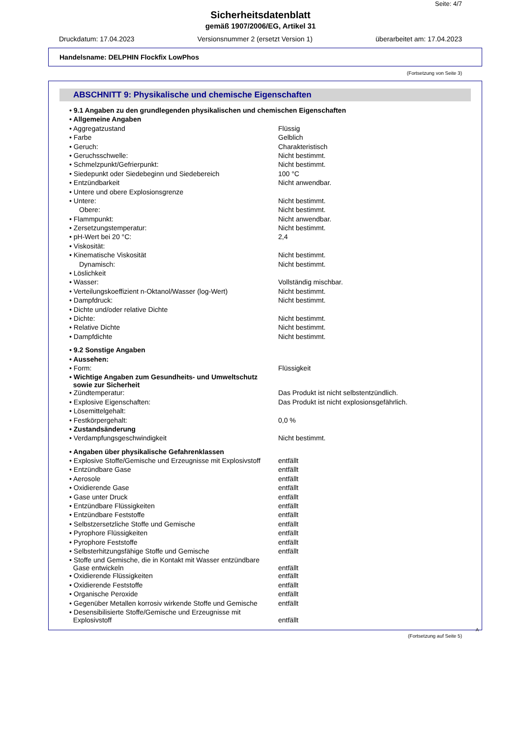Seite: 4/7
Sicherheitsdatenblatt
gemäß 1907/2006/EG, Artikel 31
Druckdatum: 17.04.2023 Versionsnummer 2 (ersetzt Version 1) überarbeitet am: 17.04.2023
Handelsname: DELPHIN Flockfix LowPhos
(Fortsetzung von Seite 3)
ABSCHNITT 9: Physikalische und chemische Eigenschaften
| • 9.1 Angaben zu den grundlegenden physikalischen und chemischen Eigenschaften | |
| • Allgemeine Angaben | |
| • Aggregatzustand | Flüssig |
| • Farbe | Gelblich |
| • Geruch: | Charakteristisch |
| • Geruchsschwelle: | Nicht bestimmt. |
| • Schmelzpunkt/Gefrierpunkt: | Nicht bestimmt. |
| • Siedepunkt oder Siedebeginn und Siedebereich | 100 °C |
| • Entzündbarkeit | Nicht anwendbar. |
| • Untere und obere Explosionsgrenze | |
| • Untere: | Nicht bestimmt. |
| Obere: | Nicht bestimmt. |
| • Flammpunkt: | Nicht anwendbar. |
| • Zersetzungstemperatur: | Nicht bestimmt. |
| • pH-Wert bei 20 °C: | 2,4 |
| • Viskosität: | |
| • Kinematische Viskosität | Nicht bestimmt. |
| Dynamisch: | Nicht bestimmt. |
| • Löslichkeit | |
| • Wasser: | Vollständig mischbar. |
| • Verteilungskoeffizient n-Oktanol/Wasser (log-Wert) | Nicht bestimmt. |
| • Dampfdruck: | Nicht bestimmt. |
| • Dichte und/oder relative Dichte | |
| • Dichte: | Nicht bestimmt. |
| • Relative Dichte | Nicht bestimmt. |
| • Dampfdichte | Nicht bestimmt. |
| • 9.2 Sonstige Angaben | |
| • Aussehen: | |
| • Form: | Flüssigkeit |
| • Wichtige Angaben zum Gesundheits- und Umweltschutz sowie zur Sicherheit | |
| • Zündtemperatur: | Das Produkt ist nicht selbstentzündlich. |
| • Explosive Eigenschaften: | Das Produkt ist nicht explosionsgefährlich. |
| • Lösemittelgehalt: | |
| • Festkörpergehalt: | 0,0 % |
| • Zustandsänderung | |
| • Verdampfungsgeschwindigkeit | Nicht bestimmt. |
| • Angaben über physikalische Gefahrenklassen | |
| • Explosive Stoffe/Gemische und Erzeugnisse mit Explosivstoff | entfällt |
| • Entzündbare Gase | entfällt |
| • Aerosole | entfällt |
| • Oxidierende Gase | entfällt |
| • Gase unter Druck | entfällt |
| • Entzündbare Flüssigkeiten | entfällt |
| • Entzündbare Feststoffe | entfällt |
| • Selbstzersetzliche Stoffe und Gemische | entfällt |
| • Pyrophore Flüssigkeiten | entfällt |
| • Pyrophore Feststoffe | entfällt |
| • Selbsterhitzungsfähige Stoffe und Gemische | entfällt |
| • Stoffe und Gemische, die in Kontakt mit Wasser entzündbare Gase entwickeln | entfällt |
| • Oxidierende Flüssigkeiten | entfällt |
| • Oxidierende Feststoffe | entfällt |
| • Organische Peroxide | entfällt |
| • Gegenüber Metallen korrosiv wirkende Stoffe und Gemische | entfällt |
| • Desensibilisierte Stoffe/Gemische und Erzeugnisse mit Explosivstoff | entfällt |
A
(Fortsetzung auf Seite 5)